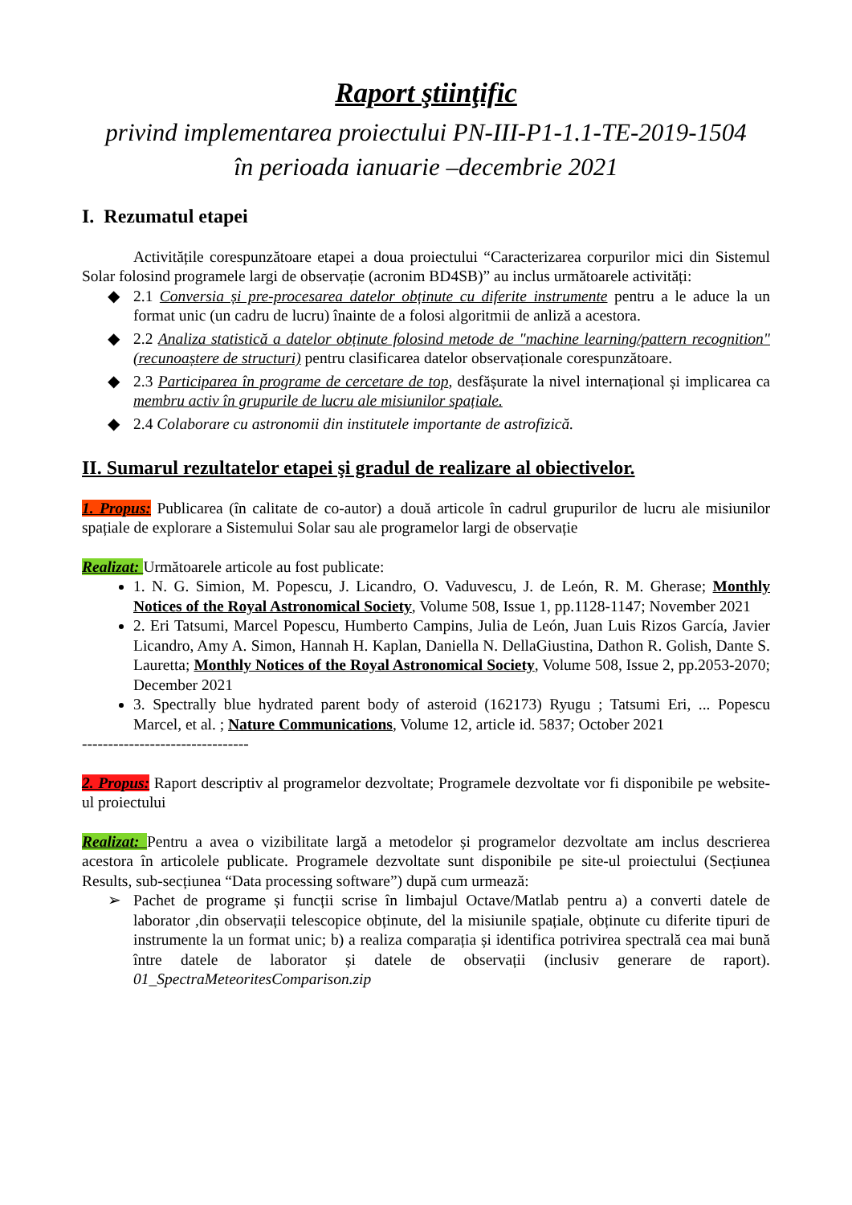Raport ştiinţific
privind implementarea proiectului PN-III-P1-1.1-TE-2019-1504
în perioada ianuarie –decembrie 2021
I. Rezumatul etapei
Activitățile corespunzătoare etapei a doua proiectului “Caracterizarea corpurilor mici din Sistemul Solar folosind programele largi de observație (acronim BD4SB)” au inclus următoarele activități:
◆ 2.1 Conversia și pre-procesarea datelor obținute cu diferite instrumente pentru a le aduce la un format unic (un cadru de lucru) înainte de a folosi algoritmii de anliză a acestora.
◆ 2.2 Analiza statistică a datelor obținute folosind metode de "machine learning/pattern recognition" (recunoaștere de structuri) pentru clasificarea datelor observaționale corespunzătoare.
◆ 2.3 Participarea în programe de cercetare de top, desfășurate la nivel internațional și implicarea ca membru activ în grupurile de lucru ale misiunilor spațiale.
◆ 2.4 Colaborare cu astronomii din institutele importante de astrofizică.
II. Sumarul rezultatelor etapei şi gradul de realizare al obiectivelor.
1. Propus: Publicarea (în calitate de co-autor) a două articole în cadrul grupurilor de lucru ale misiunilor spațiale de explorare a Sistemului Solar sau ale programelor largi de observație
Realizat: Următoarele articole au fost publicate:
1. N. G. Simion, M. Popescu, J. Licandro, O. Vaduvescu, J. de León, R. M. Gherase; Monthly Notices of the Royal Astronomical Society, Volume 508, Issue 1, pp.1128-1147; November 2021
2. Eri Tatsumi, Marcel Popescu, Humberto Campins, Julia de León, Juan Luis Rizos García, Javier Licandro, Amy A. Simon, Hannah H. Kaplan, Daniella N. DellaGiustina, Dathon R. Golish, Dante S. Lauretta; Monthly Notices of the Royal Astronomical Society, Volume 508, Issue 2, pp.2053-2070; December 2021
3. Spectrally blue hydrated parent body of asteroid (162173) Ryugu ; Tatsumi Eri, ... Popescu Marcel, et al. ; Nature Communications, Volume 12, article id. 5837; October 2021
--------------------------------
2. Propus: Raport descriptiv al programelor dezvoltate; Programele dezvoltate vor fi disponibile pe website-ul proiectului
Realizat: Pentru a avea o vizibilitate largă a metodelor și programelor dezvoltate am inclus descrierea acestora în articolele publicate. Programele dezvoltate sunt disponibile pe site-ul proiectului (Secțiunea Results, sub-secțiunea “Data processing software”) după cum urmează:
➢ Pachet de programe și funcții scrise în limbajul Octave/Matlab pentru a) a converti datele de laborator ,din observații telescopice obținute, del la misiunile spațiale, obținute cu diferite tipuri de instrumente la un format unic; b) a realiza comparația și identifica potrivirea spectrală cea mai bună între datele de laborator și datele de observații (inclusiv generare de raport). 01_SpectraMeteoritesComparison.zip